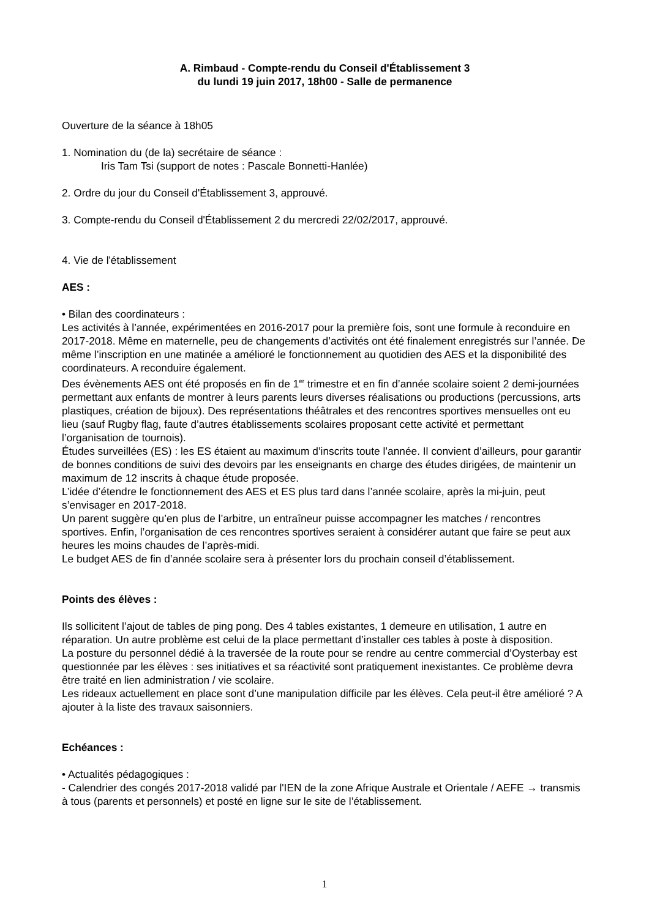A. Rimbaud - Compte-rendu du Conseil d'Établissement 3
du lundi 19 juin 2017, 18h00 - Salle de permanence
Ouverture de la séance à 18h05
1. Nomination du (de la) secrétaire de séance :
Iris Tam Tsi (support de notes : Pascale Bonnetti-Hanlée)
2. Ordre du jour du Conseil d'Établissement 3, approuvé.
3. Compte-rendu du Conseil d'Établissement 2 du mercredi 22/02/2017, approuvé.
4. Vie de l'établissement
AES :
• Bilan des coordinateurs :
Les activités à l’année, expérimentées en 2016-2017 pour la première fois, sont une formule à reconduire en 2017-2018. Même en maternelle, peu de changements d’activités ont été finalement enregistrés sur l’année. De même l’inscription en une matinée a amélioré le fonctionnement au quotidien des AES et la disponibilité des coordinateurs. A reconduire également.
Des évènements AES ont été proposés en fin de 1<sup>er</sup> trimestre et en fin d’année scolaire soient 2 demi-journées permettant aux enfants de montrer à leurs parents leurs diverses réalisations ou productions (percussions, arts plastiques, création de bijoux). Des représentations théâtrales et des rencontres sportives mensuelles ont eu lieu (sauf Rugby flag, faute d’autres établissements scolaires proposant cette activité et permettant l’organisation de tournois).
Études surveillées (ES) : les ES étaient au maximum d’inscrits toute l’année. Il convient d’ailleurs, pour garantir de bonnes conditions de suivi des devoirs par les enseignants en charge des études dirigées, de maintenir un maximum de 12 inscrits à chaque étude proposée.
L’idée d’étendre le fonctionnement des AES et ES plus tard dans l’année scolaire, après la mi-juin, peut s’envisager en 2017-2018.
Un parent suggère qu’en plus de l’arbitre, un entraîneur puisse accompagner les matches / rencontres sportives. Enfin, l’organisation de ces rencontres sportives seraient à considérer autant que faire se peut aux heures les moins chaudes de l’après-midi.
Le budget AES de fin d’année scolaire sera à présenter lors du prochain conseil d’établissement.
Points des élèves :
Ils sollicitent l’ajout de tables de ping pong. Des 4 tables existantes, 1 demeure en utilisation, 1 autre en réparation. Un autre problème est celui de la place permettant d’installer ces tables à poste à disposition.
La posture du personnel dédié à la traversée de la route pour se rendre au centre commercial d’Oysterbay est questionnée par les élèves : ses initiatives et sa réactivité sont pratiquement inexistantes. Ce problème devra être traité en lien administration / vie scolaire.
Les rideaux actuellement en place sont d’une manipulation difficile par les élèves. Cela peut-il être amélioré ? A ajouter à la liste des travaux saisonniers.
Echéances :
• Actualités pédagogiques :
- Calendrier des congés 2017-2018 validé par l'IEN de la zone Afrique Australe et Orientale / AEFE → transmis à tous (parents et personnels) et posté en ligne sur le site de l’établissement.
1